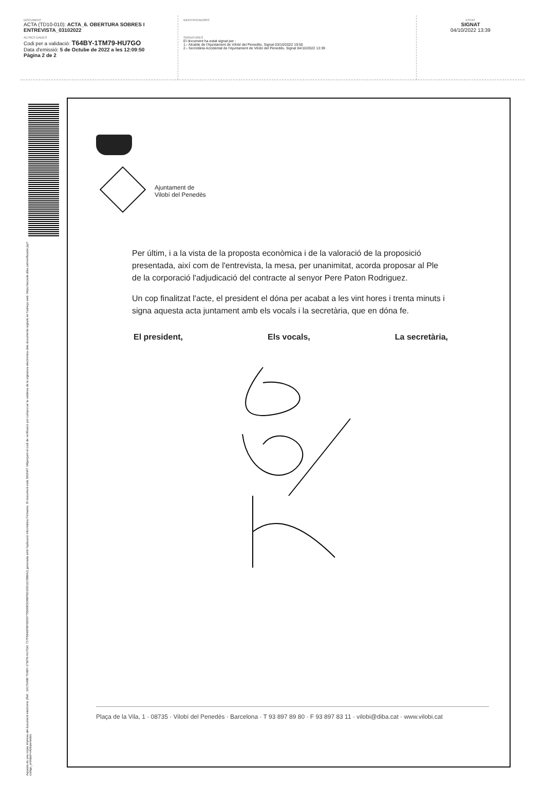DOCUMENT
ACTA (TD10-010): ACTA_6. OBERTURA SOBRES I ENTREVISTA_03102022
ALTRES DADES
Codi per a validació: T64BY-1TM79-HU7GO
Data d'emissió: 5 de Octube de 2022 a les 12:09:50
Pàgina 2 de 2
IDENTIFICADORS
SIGNATURES
El document ha estat signat per :
1.- Alcalde de l'Ajuntament de Vilobí del Penedès. Signat 03/10/2022 19:50
2.- Secretària Accidental de l'Ajuntament de Vilobí del Penedès. Signat 04/10/2022 13:39
ESTAT
SIGNAT
04/10/2022 13:39
Aquesta és una còpia impresa del document electrònic (Ref.: 1917640B T64BY-1TM79-HU7GO 717F5849FBF00D5775500E5D88F8D1EE11C08BA2) generada amb l'aplicació informàtica Firmadoc. El document està SIGNAT. Mitjançant el codi de verificació pot comprovar la validesa de la signatura electrònica dels documents signats en l'adreça web: https://accede.diba.cat/verificador.jsp?codigo_entidad=vilobipenedes
Ajuntament de
Vilobí del Penedès
Per últim, i a la vista de la proposta econòmica i de la valoració de la proposició presentada, així com de l'entrevista, la mesa, per unanimitat, acorda proposar al Ple de la corporació l'adjudicació del contracte al senyor Pere Paton Rodriguez.
Un cop finalitzat l'acte, el president el dóna per acabat a les vint hores i trenta minuts i signa aquesta acta juntament amb els vocals i la secretària, que en dóna fe.
El president, Els vocals, La secretària,
Plaça de la Vila, 1 · 08735 · Vilobí del Penedès · Barcelona · T 93 897 89 80 · F 93 897 83 11 · vilobi@diba.cat · www.vilobi.cat